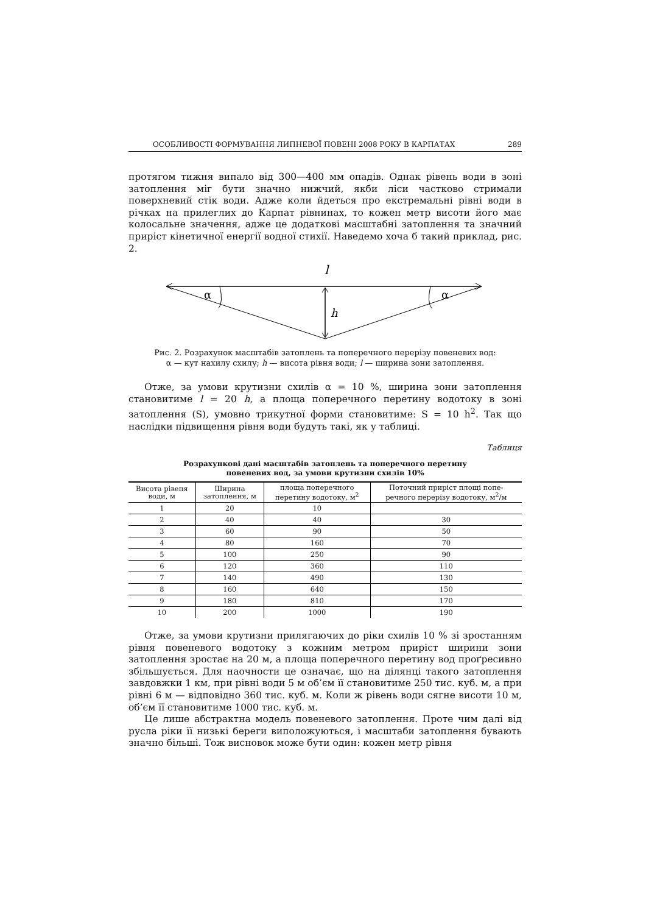ОСОБЛИВОСТІ ФОРМУВАННЯ ЛИПНЕВОЇ ПОВЕНІ 2008 РОКУ В КАРПАТАХ 289
протягом тижня випало від 300—400 мм опадів. Однак рівень води в зоні затоплення міг бути значно нижчий, якби ліси частково стримали поверхневий стік води. Адже коли йдеться про екстремальні рівні води в річках на прилеглих до Карпат рівнинах, то кожен метр висоти його має колосальне значення, адже це додаткові масштабні затоплення та значний приріст кінетичної енергії водної стихії. Наведемо хоча б такий приклад, рис. 2.
l
α
α
h
Рис. 2. Розрахунок масштабів затоплень та поперечного перерізу повеневих вод:
α — кут нахилу схилу; h — висота рівня води; l — ширина зони затоплення.
Отже, за умови крутизни схилів α = 10 %, ширина зони затоплення становитиме l = 20 h, а площа поперечного перетину водотоку в зоні затоплення (S), умовно трикутної форми становитиме: S = 10 h<sup>2</sup>. Так що наслідки підвищення рівня води будуть такі, як у таблиці.
Таблиця
Розрахункові дані масштабів затоплень та поперечного перетину
повеневих вод, за умови крутизни схилів 10%
| Висота рівеня води, м | Ширина затоплення, м | площа поперечного перетину водотоку, м<sup>2</sup> | Поточний приріст площі попе- речного перерізу водотоку, м<sup>2</sup>/м |
| --- | --- | --- | --- |
| 1 | 20 | 10 | |
| 2 | 40 | 40 | 30 |
| 3 | 60 | 90 | 50 |
| 4 | 80 | 160 | 70 |
| 5 | 100 | 250 | 90 |
| 6 | 120 | 360 | 110 |
| 7 | 140 | 490 | 130 |
| 8 | 160 | 640 | 150 |
| 9 | 180 | 810 | 170 |
| 10 | 200 | 1000 | 190 |
Отже, за умови крутизни прилягаючих до ріки схилів 10 % зі зростанням рівня повеневого водотоку з кожним метром приріст ширини зони затоплення зростає на 20 м, а площа поперечного перетину вод проґресивно збільшується. Для наочности це означає, що на ділянці такого затоплення завдовжки 1 км, при рівні води 5 м об’єм її становитиме 250 тис. куб. м, а при рівні 6 м — відповідно 360 тис. куб. м. Коли ж рівень води сягне висоти 10 м, об’єм її становитиме 1000 тис. куб. м.
Це лише абстрактна модель повеневого затоплення. Проте чим далі від русла ріки її низькі береги виположуються, і масштаби затоплення бувають значно більші. Тож висновок може бути один: кожен метр рівня